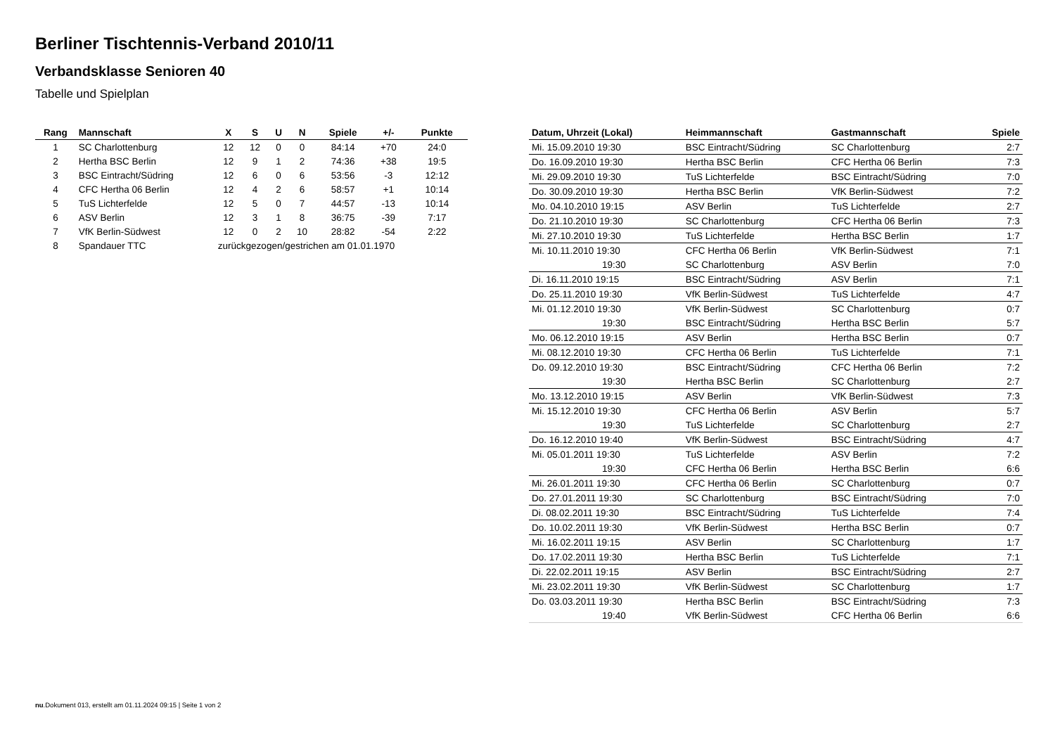Berliner Tischtennis-Verband 2010/11
Verbandsklasse Senioren 40
Tabelle und Spielplan
| Rang | Mannschaft | X | S | U | N | Spiele | +/- | Punkte |
| --- | --- | --- | --- | --- | --- | --- | --- | --- |
| 1 | SC Charlottenburg | 12 | 12 | 0 | 0 | 84:14 | +70 | 24:0 |
| 2 | Hertha BSC Berlin | 12 | 9 | 1 | 2 | 74:36 | +38 | 19:5 |
| 3 | BSC Eintracht/Südring | 12 | 6 | 0 | 6 | 53:56 | -3 | 12:12 |
| 4 | CFC Hertha 06 Berlin | 12 | 4 | 2 | 6 | 58:57 | +1 | 10:14 |
| 5 | TuS Lichterfelde | 12 | 5 | 0 | 7 | 44:57 | -13 | 10:14 |
| 6 | ASV Berlin | 12 | 3 | 1 | 8 | 36:75 | -39 | 7:17 |
| 7 | VfK Berlin-Südwest | 12 | 0 | 2 | 10 | 28:82 | -54 | 2:22 |
| 8 | Spandauer TTC | zurückgezogen/gestrichen am 01.01.1970 | | | | | | |
| Datum, Uhrzeit (Lokal) | Heimmannschaft | Gastmannschaft | Spiele |
| --- | --- | --- | --- |
| Mi. 15.09.2010 19:30 | BSC Eintracht/Südring | SC Charlottenburg | 2:7 |
| Do. 16.09.2010 19:30 | Hertha BSC Berlin | CFC Hertha 06 Berlin | 7:3 |
| Mi. 29.09.2010 19:30 | TuS Lichterfelde | BSC Eintracht/Südring | 7:0 |
| Do. 30.09.2010 19:30 | Hertha BSC Berlin | VfK Berlin-Südwest | 7:2 |
| Mo. 04.10.2010 19:15 | ASV Berlin | TuS Lichterfelde | 2:7 |
| Do. 21.10.2010 19:30 | SC Charlottenburg | CFC Hertha 06 Berlin | 7:3 |
| Mi. 27.10.2010 19:30 | TuS Lichterfelde | Hertha BSC Berlin | 1:7 |
| Mi. 10.11.2010 19:30 | CFC Hertha 06 Berlin | VfK Berlin-Südwest | 7:1 |
| 19:30 | SC Charlottenburg | ASV Berlin | 7:0 |
| Di. 16.11.2010 19:15 | BSC Eintracht/Südring | ASV Berlin | 7:1 |
| Do. 25.11.2010 19:30 | VfK Berlin-Südwest | TuS Lichterfelde | 4:7 |
| Mi. 01.12.2010 19:30 | VfK Berlin-Südwest | SC Charlottenburg | 0:7 |
| 19:30 | BSC Eintracht/Südring | Hertha BSC Berlin | 5:7 |
| Mo. 06.12.2010 19:15 | ASV Berlin | Hertha BSC Berlin | 0:7 |
| Mi. 08.12.2010 19:30 | CFC Hertha 06 Berlin | TuS Lichterfelde | 7:1 |
| Do. 09.12.2010 19:30 | BSC Eintracht/Südring | CFC Hertha 06 Berlin | 7:2 |
| 19:30 | Hertha BSC Berlin | SC Charlottenburg | 2:7 |
| Mo. 13.12.2010 19:15 | ASV Berlin | VfK Berlin-Südwest | 7:3 |
| Mi. 15.12.2010 19:30 | CFC Hertha 06 Berlin | ASV Berlin | 5:7 |
| 19:30 | TuS Lichterfelde | SC Charlottenburg | 2:7 |
| Do. 16.12.2010 19:40 | VfK Berlin-Südwest | BSC Eintracht/Südring | 4:7 |
| Mi. 05.01.2011 19:30 | TuS Lichterfelde | ASV Berlin | 7:2 |
| 19:30 | CFC Hertha 06 Berlin | Hertha BSC Berlin | 6:6 |
| Mi. 26.01.2011 19:30 | CFC Hertha 06 Berlin | SC Charlottenburg | 0:7 |
| Do. 27.01.2011 19:30 | SC Charlottenburg | BSC Eintracht/Südring | 7:0 |
| Di. 08.02.2011 19:30 | BSC Eintracht/Südring | TuS Lichterfelde | 7:4 |
| Do. 10.02.2011 19:30 | VfK Berlin-Südwest | Hertha BSC Berlin | 0:7 |
| Mi. 16.02.2011 19:15 | ASV Berlin | SC Charlottenburg | 1:7 |
| Do. 17.02.2011 19:30 | Hertha BSC Berlin | TuS Lichterfelde | 7:1 |
| Di. 22.02.2011 19:15 | ASV Berlin | BSC Eintracht/Südring | 2:7 |
| Mi. 23.02.2011 19:30 | VfK Berlin-Südwest | SC Charlottenburg | 1:7 |
| Do. 03.03.2011 19:30 | Hertha BSC Berlin | BSC Eintracht/Südring | 7:3 |
| 19:40 | VfK Berlin-Südwest | CFC Hertha 06 Berlin | 6:6 |
nu.Dokument 013, erstellt am 01.11.2024 09:15 | Seite 1 von 2